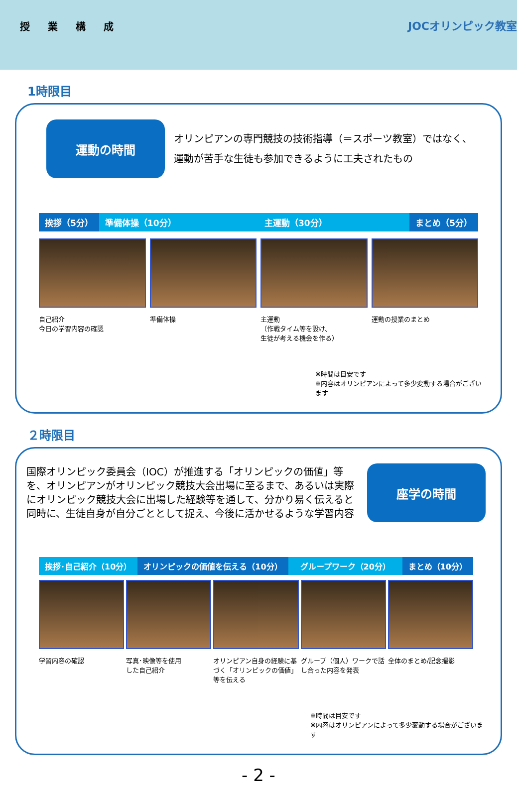授業構成
JOCオリンピック教室
1時限目
運動の時間
オリンピアンの専門競技の技術指導（＝スポーツ教室）ではなく、
運動が苦手な生徒も参加できるように工夫されたもの
挨拶（5分） 準備体操（10分） 主運動（30分） まとめ（5分）
自己紹介
今日の学習内容の確認
準備体操 主運動
（作戦タイム等を設け、
生徒が考える機会を作る）
運動の授業のまとめ
※時間は目安です
※内容はオリンピアンによって多少変動する場合がございます
２時限目
国際オリンピック委員会（IOC）が推進する「オリンピックの価値」等を、オリンピアンがオリンピック競技大会出場に至るまで、あるいは実際にオリンピック競技大会に出場した経験等を通して、分かり易く伝えると同時に、生徒自身が自分ごととして捉え、今後に活かせるような学習内容
座学の時間
挨拶･自己紹介（10分） オリンピックの価値を伝える（10分） グループワーク（20分） まとめ（10分）
学習内容の確認 写真･映像等を使用
した自己紹介
オリンピアン自身の経験に基づく「オリンピックの価値」等を伝える
グループ（個人）ワークで話し合った内容を発表
全体のまとめ/記念撮影
※時間は目安です
※内容はオリンピアンによって多少変動する場合がございます
- 2 -